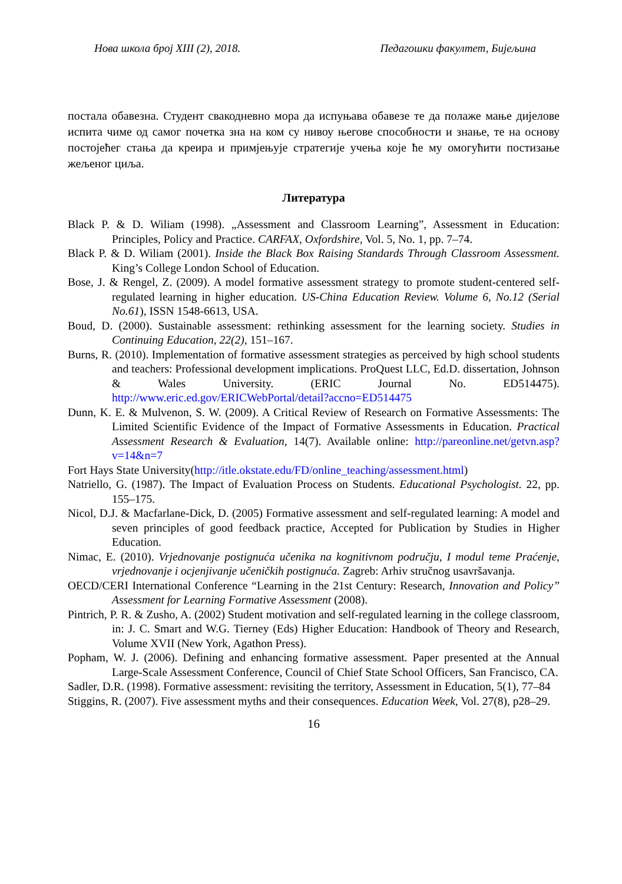Нова школа број XIII (2), 2018. Педагошки факултет, Бијељина
постала обавезна. Студент свакодневно мора да испуњава обавезе те да полаже мање дијелове испита чиме од самог почетка зна на ком су нивоу његове способности и знање, те на основу постојећег стања да креира и примјењује стратегије учења које ће му омогућити постизање жељеног циља.
Литература
Black P. & D. Wiliam (1998). „Assessment and Classroom Learning”, Assessment in Education: Principles, Policy and Practice. CARFAX, Oxfordshire, Vol. 5, No. 1, pp. 7–74.
Black P. & D. Wiliam (2001). Inside the Black Box Raising Standards Through Classroom Assessment. King’s College London School of Education.
Bose, J. & Rengel, Z. (2009). A model formative assessment strategy to promote student-centered self-regulated learning in higher education. US-China Education Review. Volume 6, No.12 (Serial No.61), ISSN 1548-6613, USA.
Boud, D. (2000). Sustainable assessment: rethinking assessment for the learning society. Studies in Continuing Education, 22(2), 151–167.
Burns, R. (2010). Implementation of formative assessment strategies as perceived by high school students and teachers: Professional development implications. ProQuest LLC, Ed.D. dissertation, Johnson & Wales University. (ERIC Journal No. ED514475). http://www.eric.ed.gov/ERICWebPortal/detail?accno=ED514475
Dunn, K. E. & Mulvenon, S. W. (2009). A Critical Review of Research on Formative Assessments: The Limited Scientific Evidence of the Impact of Formative Assessments in Education. Practical Assessment Research & Evaluation, 14(7). Available online: http://pareonline.net/getvn.asp?v=14&n=7
Fort Hays State University(http://itle.okstate.edu/FD/online_teaching/assessment.html)
Natriello, G. (1987). The Impact of Evaluation Process on Students. Educational Psychologist. 22, pp. 155–175.
Nicol, D.J. & Macfarlane-Dick, D. (2005) Formative assessment and self-regulated learning: A model and seven principles of good feedback practice, Accepted for Publication by Studies in Higher Education.
Nimac, E. (2010). Vrjednovanje postignuća učenika na kognitivnom području, I modul teme Praćenje, vrjednovanje i ocjenjivanje učeničkih postignuća. Zagreb: Arhiv stručnog usavršavanja.
OECD/CERI International Conference “Learning in the 21st Century: Research, Innovation and Policy” Assessment for Learning Formative Assessment (2008).
Pintrich, P. R. & Zusho, A. (2002) Student motivation and self-regulated learning in the college classroom, in: J. C. Smart and W.G. Tierney (Eds) Higher Education: Handbook of Theory and Research, Volume XVII (New York, Agathon Press).
Popham, W. J. (2006). Defining and enhancing formative assessment. Paper presented at the Annual Large-Scale Assessment Conference, Council of Chief State School Officers, San Francisco, CA.
Sadler, D.R. (1998). Formative assessment: revisiting the territory, Assessment in Education, 5(1), 77–84
Stiggins, R. (2007). Five assessment myths and their consequences. Education Week, Vol. 27(8), p28–29.
16